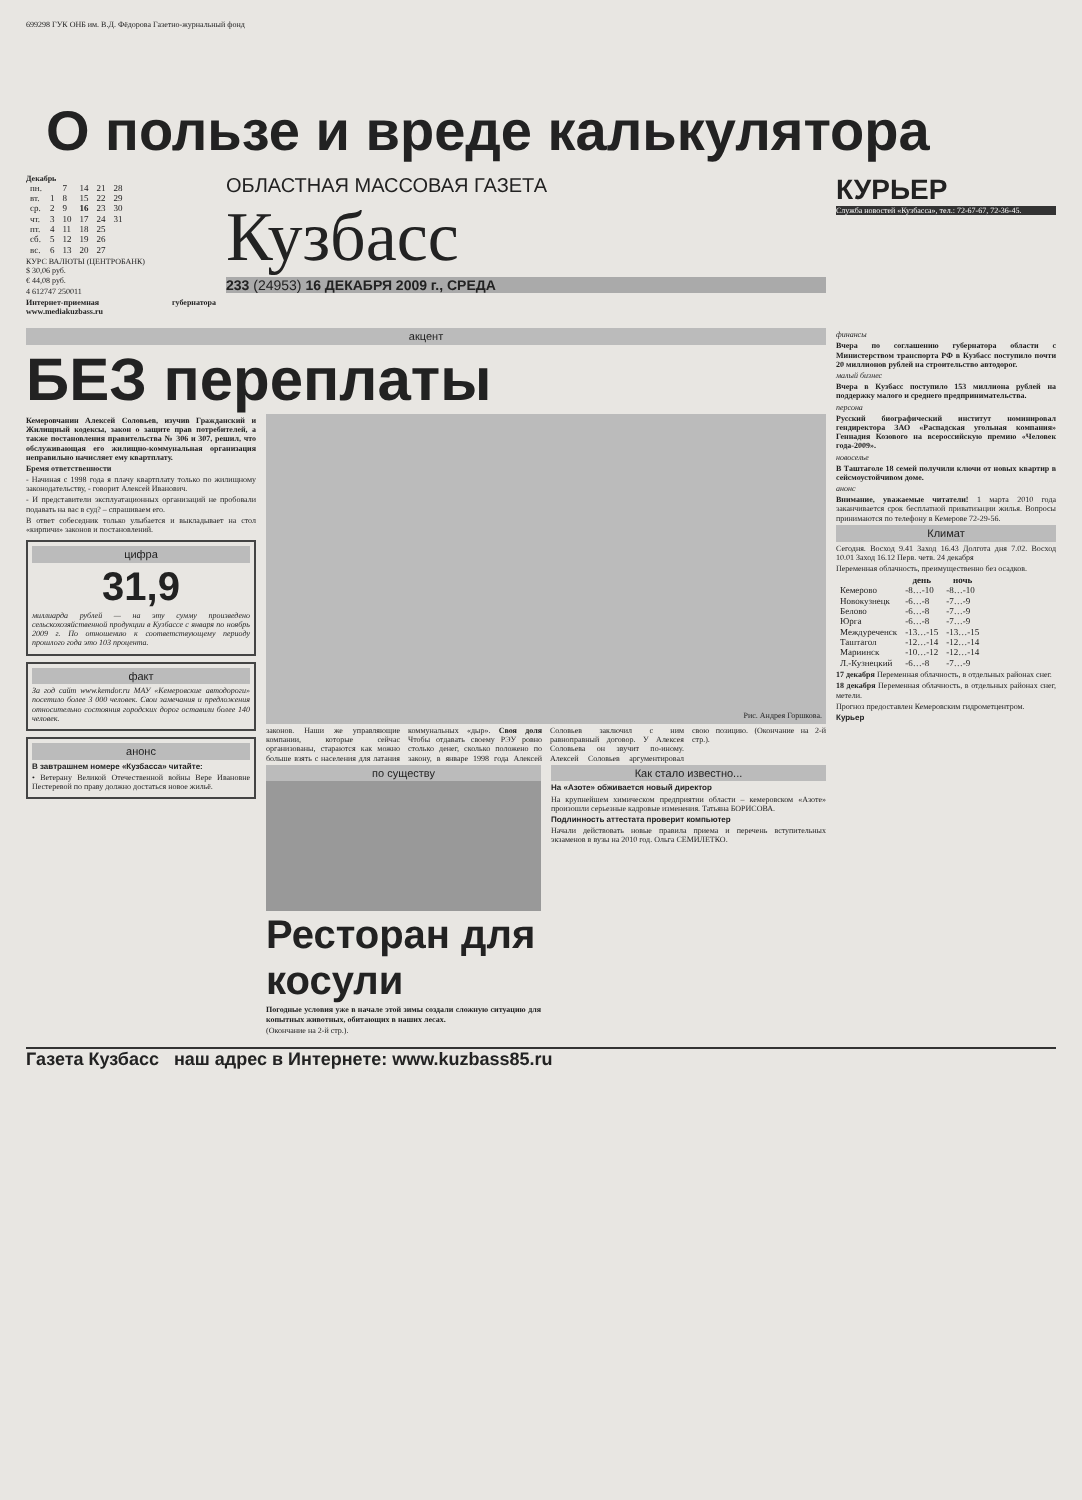699298 ГУК ОНБ им. В.Д. Фёдорова Газетно-журнальный фонд
О пользе и вреде калькулятора
Декабрь
| пн. | | 7 | 14 | 21 | 28 |
| вт. | 1 | 8 | 15 | 22 | 29 |
| ср. | 2 | 9 | 16 | 23 | 30 |
| чт. | 3 | 10 | 17 | 24 | 31 |
| пт. | 4 | 11 | 18 | 25 | |
| сб. | 5 | 12 | 19 | 26 | |
| вс. | 6 | 13 | 20 | 27 | |
КУРС ВАЛЮТЫ (ЦЕНТРОБАНК)
$ 30,06 руб.
€ 44,08 руб.
4 612747 250011
Интернет-приемная губернатора www.mediakuzbass.ru
ОБЛАСТНАЯ МАССОВАЯ ГАЗЕТА
Кузбасс
233 (24953) 16 ДЕКАБРЯ 2009 г., СРЕДА
КУРЬЕР
Служба новостей «Кузбасса», тел.: 72-67-67, 72-36-45.
акцент
БЕЗ переплаты
Кемеровчанин Алексей Соловьев, изучив Гражданский и Жилищный кодексы, закон о защите прав потребителей, а также постановления правительства № 306 и 307, решил, что обслуживающая его жилищно-коммунальная организация неправильно начисляет ему квартплату.
Бремя ответственности
- Начиная с 1998 года я плачу квартплату только по жилищному законодательству, - говорит Алексей Иванович.
- И представители эксплуатационных организаций не пробовали подавать на вас в суд? – спрашиваем его.
В ответ собеседник только улыбается и выкладывает на стол «кирпичи» законов и постановлений.
цифра
31,9
миллиарда рублей — на эту сумму произведено сельскохозяйственной продукции в Кузбассе с января по ноябрь 2009 г. По отношению к соответствующему периоду прошлого года это 103 процента.
факт
За год сайт www.kemdor.ru МАУ «Кемеровские автодороги» посетило более 3 000 человек. Свои замечания и предложения относительно состояния городских дорог оставили более 140 человек.
анонс
В завтрашнем номере «Кузбасса» читайте:
• Ветерану Великой Отечественной войны Вере Ивановне Пестеревой по праву должно достаться новое жильё.
Рис. Андрея Горшкова.
законов. Наши же управляющие компании, которые сейчас организованы, стараются как можно больше взять с населения для латания коммунальных «дыр». Своя доля Чтобы отдавать своему РЭУ ровно столько денег, сколько положено по закону, в январе 1998 года Алексей Соловьев заключил с ним равноправный договор. У Алексея Соловьева он звучит по-иному. Алексей Соловьев аргументировал свою позицию. (Окончание на 2-й стр.).
по существу
Ресторан для косули
Погодные условия уже в начале этой зимы создали сложную ситуацию для копытных животных, обитающих в наших лесах.
(Окончание на 2-й стр.).
Как стало известно...
На «Азоте» обживается новый директор
На крупнейшем химическом предприятии области – кемеровском «Азоте» произошли серьезные кадровые изменения. Татьяна БОРИСОВА.
Подлинность аттестата проверит компьютер
Начали действовать новые правила приема и перечень вступительных экзаменов в вузы на 2010 год. Ольга СЕМИЛЕТКО.
финансы
Вчера по соглашению губернатора области с Министерством транспорта РФ в Кузбасс поступило почти 20 миллионов рублей на строительство автодорог.
малый бизнес
Вчера в Кузбасс поступило 153 миллиона рублей на поддержку малого и среднего предпринимательства.
персона
Русский биографический институт номинировал гендиректора ЗАО «Распадская угольная компания» Геннадия Козового на всероссийскую премию «Человек года-2009».
новоселье
В Таштаголе 18 семей получили ключи от новых квартир в сейсмоустойчивом доме.
анонс
Внимание, уважаемые читатели! 1 марта 2010 года заканчивается срок бесплатной приватизации жилья. Вопросы принимаются по телефону в Кемерове 72-29-56.
Климат
Сегодня. Восход 9.41 Заход 16.43 Долгота дня 7.02. Восход 10.01 Заход 16.12 Перв. четв. 24 декабря
Переменная облачность, преимущественно без осадков.
| | день | ночь |
| --- | --- | --- |
| Кемерово | -8…-10 | -8…-10 |
| Новокузнецк | -6…-8 | -7…-9 |
| Белово | -6…-8 | -7…-9 |
| Юрга | -6…-8 | -7…-9 |
| Междуреченск | -13…-15 | -13…-15 |
| Таштагол | -12…-14 | -12…-14 |
| Мариинск | -10…-12 | -12…-14 |
| Л.-Кузнецкий | -6…-8 | -7…-9 |
17 декабря Переменная облачность, в отдельных районах снег.
18 декабря Переменная облачность, в отдельных районах снег, метели.
Прогноз предоставлен Кемеровским гидрометцентром.
Курьер
Газета Кузбасс наш адрес в Интернете: www.kuzbass85.ru